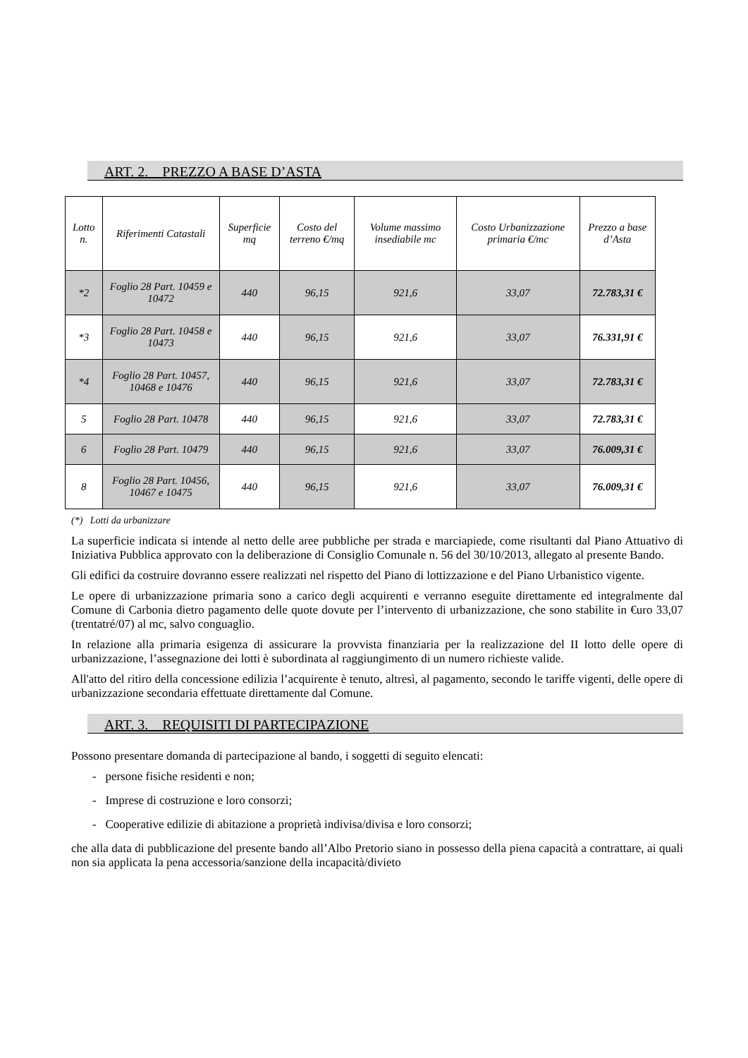ART. 2. PREZZO A BASE D’ASTA
| Lotto n. | Riferimenti Catastali | Superficie mq | Costo del terreno €/mq | Volume massimo insediabile mc | Costo Urbanizzazione primaria €/mc | Prezzo a base d’Asta |
| --- | --- | --- | --- | --- | --- | --- |
| *2 | Foglio 28 Part. 10459 e 10472 | 440 | 96,15 | 921,6 | 33,07 | 72.783,31 € |
| *3 | Foglio 28 Part. 10458 e 10473 | 440 | 96,15 | 921,6 | 33,07 | 76.331,91 € |
| *4 | Foglio 28 Part. 10457, 10468 e 10476 | 440 | 96,15 | 921,6 | 33,07 | 72.783,31 € |
| 5 | Foglio 28 Part. 10478 | 440 | 96,15 | 921,6 | 33,07 | 72.783,31 € |
| 6 | Foglio 28 Part. 10479 | 440 | 96,15 | 921,6 | 33,07 | 76.009,31 € |
| 8 | Foglio 28 Part. 10456, 10467 e 10475 | 440 | 96,15 | 921,6 | 33,07 | 76.009,31 € |
(*) Lotti da urbanizzare
La superficie indicata si intende al netto delle aree pubbliche per strada e marciapiede, come risultanti dal Piano Attuativo di Iniziativa Pubblica approvato con la deliberazione di Consiglio Comunale n. 56 del 30/10/2013, allegato al presente Bando.
Gli edifici da costruire dovranno essere realizzati nel rispetto del Piano di lottizzazione e del Piano Urbanistico vigente.
Le opere di urbanizzazione primaria sono a carico degli acquirenti e verranno eseguite direttamente ed integralmente dal Comune di Carbonia dietro pagamento delle quote dovute per l’intervento di urbanizzazione, che sono stabilite in €uro 33,07 (trentatré/07) al mc, salvo conguaglio.
In relazione alla primaria esigenza di assicurare la provvista finanziaria per la realizzazione del II lotto delle opere di urbanizzazione, l’assegnazione dei lotti è subordinata al raggiungimento di un numero richieste valide.
All'atto del ritiro della concessione edilizia l’acquirente è tenuto, altresì, al pagamento, secondo le tariffe vigenti, delle opere di urbanizzazione secondaria effettuate direttamente dal Comune.
ART. 3. REQUISITI DI PARTECIPAZIONE
Possono presentare domanda di partecipazione al bando, i soggetti di seguito elencati:
- persone fisiche residenti e non;
- Imprese di costruzione e loro consorzi;
- Cooperative edilizie di abitazione a proprietà indivisa/divisa e loro consorzi;
che alla data di pubblicazione del presente bando all’Albo Pretorio siano in possesso della piena capacità a contrattare, ai quali non sia applicata la pena accessoria/sanzione della incapacità/divieto